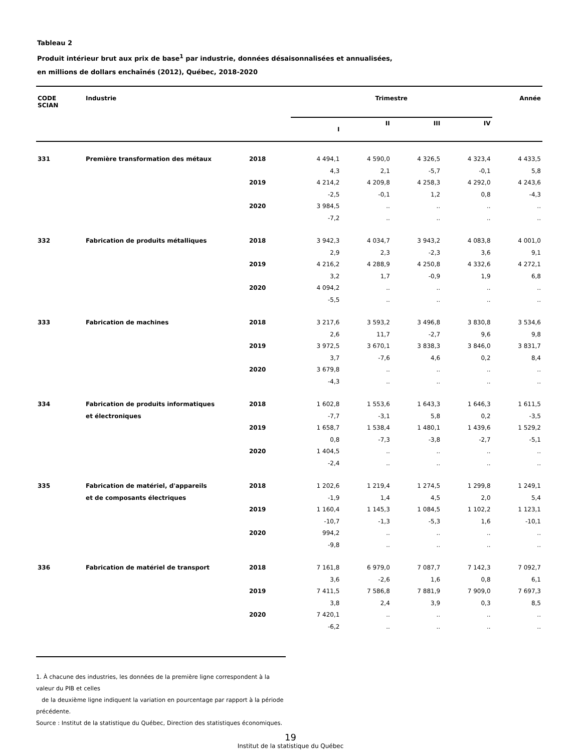Tableau 2
Produit intérieur brut aux prix de base<sup>1</sup> par industrie, données désaisonnalisées et annualisées,
en millions de dollars enchaînés (2012), Québec, 2018-2020
| CODE SCIAN | Industrie | | Trimestre | | | | Année |
| --- | --- | --- | --- | --- | --- | --- | --- |
| | | | I | II | III | IV | |
| 331 | Première transformation des métaux | 2018 | 4 494,1 | 4 590,0 | 4 326,5 | 4 323,4 | 4 433,5 |
| | | | 4,3 | 2,1 | -5,7 | -0,1 | 5,8 |
| | | 2019 | 4 214,2 | 4 209,8 | 4 258,3 | 4 292,0 | 4 243,6 |
| | | | -2,5 | -0,1 | 1,2 | 0,8 | -4,3 |
| | | 2020 | 3 984,5 | .. | .. | .. | .. |
| | | | -7,2 | .. | .. | .. | .. |
| 332 | Fabrication de produits métalliques | 2018 | 3 942,3 | 4 034,7 | 3 943,2 | 4 083,8 | 4 001,0 |
| | | | 2,9 | 2,3 | -2,3 | 3,6 | 9,1 |
| | | 2019 | 4 216,2 | 4 288,9 | 4 250,8 | 4 332,6 | 4 272,1 |
| | | | 3,2 | 1,7 | -0,9 | 1,9 | 6,8 |
| | | 2020 | 4 094,2 | .. | .. | .. | .. |
| | | | -5,5 | .. | .. | .. | .. |
| 333 | Fabrication de machines | 2018 | 3 217,6 | 3 593,2 | 3 496,8 | 3 830,8 | 3 534,6 |
| | | | 2,6 | 11,7 | -2,7 | 9,6 | 9,8 |
| | | 2019 | 3 972,5 | 3 670,1 | 3 838,3 | 3 846,0 | 3 831,7 |
| | | | 3,7 | -7,6 | 4,6 | 0,2 | 8,4 |
| | | 2020 | 3 679,8 | .. | .. | .. | .. |
| | | | -4,3 | .. | .. | .. | .. |
| 334 | Fabrication de produits informatiques | 2018 | 1 602,8 | 1 553,6 | 1 643,3 | 1 646,3 | 1 611,5 |
| | et électroniques | | -7,7 | -3,1 | 5,8 | 0,2 | -3,5 |
| | | 2019 | 1 658,7 | 1 538,4 | 1 480,1 | 1 439,6 | 1 529,2 |
| | | | 0,8 | -7,3 | -3,8 | -2,7 | -5,1 |
| | | 2020 | 1 404,5 | .. | .. | .. | .. |
| | | | -2,4 | .. | .. | .. | .. |
| 335 | Fabrication de matériel, d'appareils | 2018 | 1 202,6 | 1 219,4 | 1 274,5 | 1 299,8 | 1 249,1 |
| | et de composants électriques | | -1,9 | 1,4 | 4,5 | 2,0 | 5,4 |
| | | 2019 | 1 160,4 | 1 145,3 | 1 084,5 | 1 102,2 | 1 123,1 |
| | | | -10,7 | -1,3 | -5,3 | 1,6 | -10,1 |
| | | 2020 | 994,2 | .. | .. | .. | .. |
| | | | -9,8 | .. | .. | .. | .. |
| 336 | Fabrication de matériel de transport | 2018 | 7 161,8 | 6 979,0 | 7 087,7 | 7 142,3 | 7 092,7 |
| | | | 3,6 | -2,6 | 1,6 | 0,8 | 6,1 |
| | | 2019 | 7 411,5 | 7 586,8 | 7 881,9 | 7 909,0 | 7 697,3 |
| | | | 3,8 | 2,4 | 3,9 | 0,3 | 8,5 |
| | | 2020 | 7 420,1 | .. | .. | .. | .. |
| | | | -6,2 | .. | .. | .. | .. |
1. À chacune des industries, les données de la première ligne correspondent à la valeur du PIB et celles
de la deuxième ligne indiquent la variation en pourcentage par rapport à la période précédente.
Source : Institut de la statistique du Québec, Direction des statistiques économiques.
19
Institut de la statistique du Québec